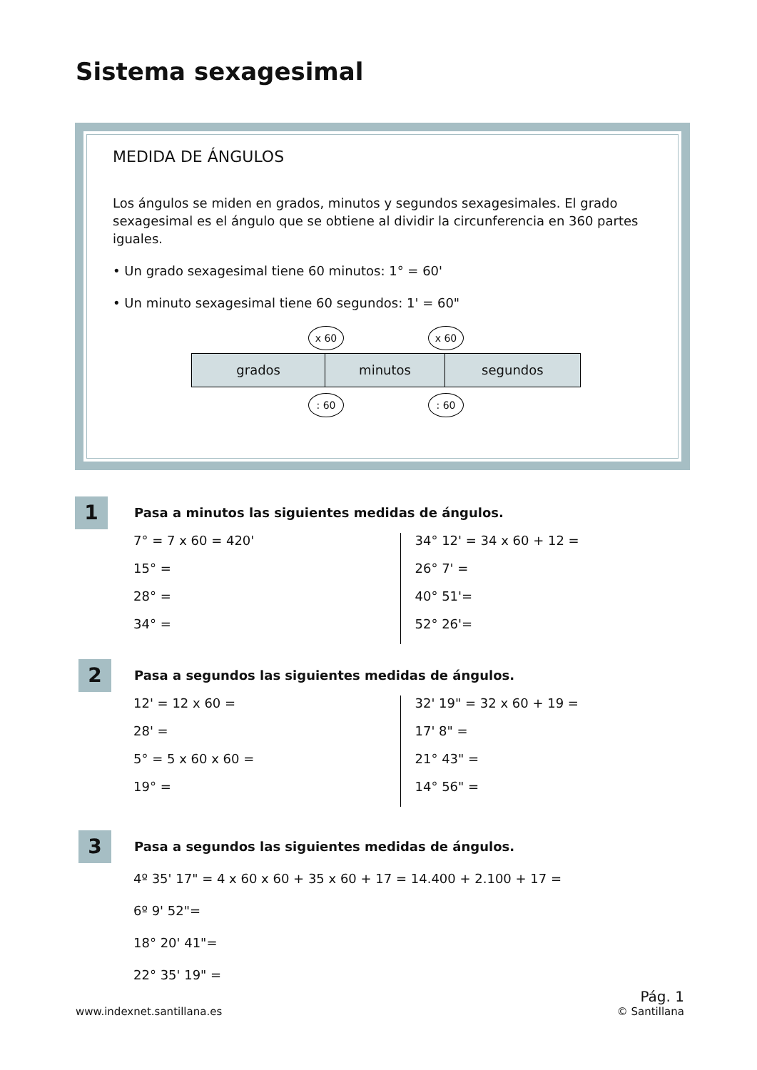Sistema sexagesimal
MEDIDA DE ÁNGULOS
Los ángulos se miden en grados, minutos y segundos sexagesimales. El grado sexagesimal es el ángulo que se obtiene al dividir la circunferencia en 360 partes iguales.
• Un grado sexagesimal tiene 60 minutos: 1° = 60'
• Un minuto sexagesimal tiene 60 segundos: 1' = 60"
x 60 x 60
grados minutos segundos
: 60 : 60
1
Pasa a minutos las siguientes medidas de ángulos.
7° = 7 x 60 = 420'
15° =
28° =
34° =
34° 12' = 34 x 60 + 12 =
26° 7' =
40° 51'=
52° 26'=
2
Pasa a segundos las siguientes medidas de ángulos.
12' = 12 x 60 =
28' =
5° = 5 x 60 x 60 =
19° =
32' 19" = 32 x 60 + 19 =
17' 8" =
21° 43" =
14° 56" =
3
Pasa a segundos las siguientes medidas de ángulos.
4º 35' 17" = 4 x 60 x 60 + 35 x 60 + 17 = 14.400 + 2.100 + 17 =
6º 9' 52"=
18° 20' 41"=
22° 35' 19" =
www.indexnet.santillana.es Pág. 1
© Santillana